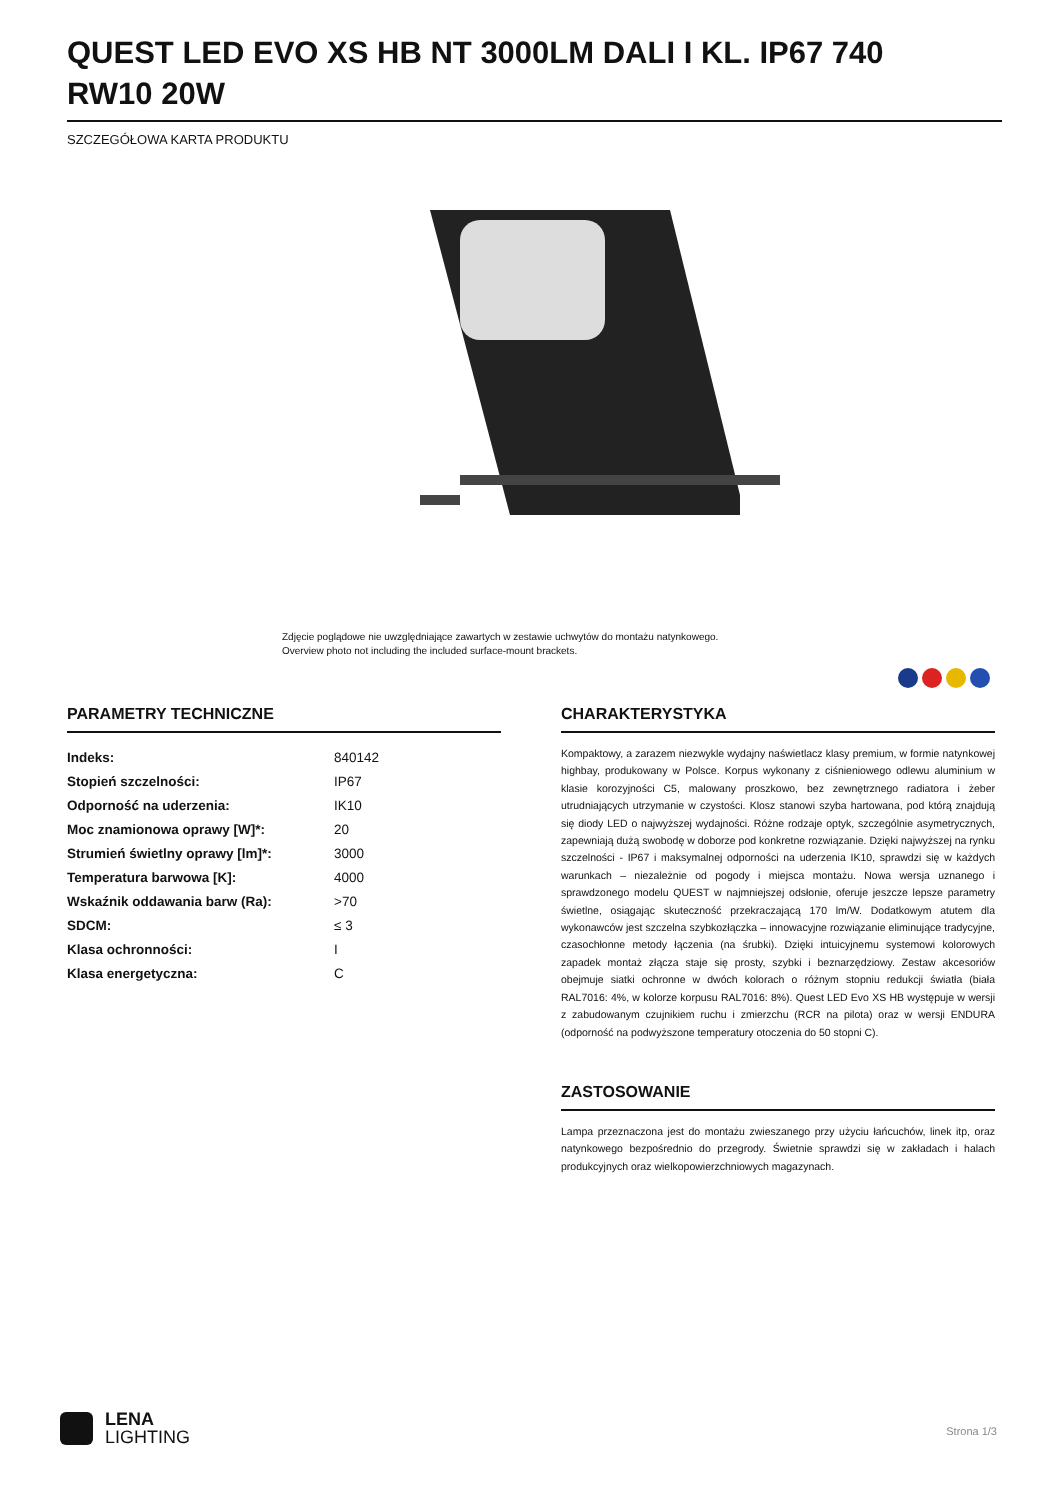QUEST LED EVO XS HB NT 3000LM DALI I KL. IP67 740 RW10 20W
SZCZEGÓŁOWA KARTA PRODUKTU
Zdjęcie poglądowe nie uwzględniające zawartych w zestawie uchwytów do montażu natynkowego.
Overview photo not including the included surface-mount brackets.
PARAMETRY TECHNICZNE
| Indeks: | 840142 |
| Stopień szczelności: | IP67 |
| Odporność na uderzenia: | IK10 |
| Moc znamionowa oprawy [W]*: | 20 |
| Strumień świetlny oprawy [lm]*: | 3000 |
| Temperatura barwowa [K]: | 4000 |
| Wskaźnik oddawania barw (Ra): | >70 |
| SDCM: | ≤ 3 |
| Klasa ochronności: | I |
| Klasa energetyczna: | C |
CHARAKTERYSTYKA
Kompaktowy, a zarazem niezwykle wydajny naświetlacz klasy premium, w formie natynkowej highbay, produkowany w Polsce. Korpus wykonany z ciśnieniowego odlewu aluminium w klasie korozyjności C5, malowany proszkowo, bez zewnętrznego radiatora i żeber utrudniających utrzymanie w czystości. Klosz stanowi szyba hartowana, pod którą znajdują się diody LED o najwyższej wydajności. Różne rodzaje optyk, szczególnie asymetrycznych, zapewniają dużą swobodę w doborze pod konkretne rozwiązanie. Dzięki najwyższej na rynku szczelności - IP67 i maksymalnej odporności na uderzenia IK10, sprawdzi się w każdych warunkach – niezależnie od pogody i miejsca montażu. Nowa wersja uznanego i sprawdzonego modelu QUEST w najmniejszej odsłonie, oferuje jeszcze lepsze parametry świetlne, osiągając skuteczność przekraczającą 170 lm/W. Dodatkowym atutem dla wykonawców jest szczelna szybkozłączka – innowacyjne rozwiązanie eliminujące tradycyjne, czasochłonne metody łączenia (na śrubki). Dzięki intuicyjnemu systemowi kolorowych zapadek montaż złącza staje się prosty, szybki i beznarzędziowy. Zestaw akcesoriów obejmuje siatki ochronne w dwóch kolorach o różnym stopniu redukcji światła (biała RAL7016: 4%, w kolorze korpusu RAL7016: 8%). Quest LED Evo XS HB występuje w wersji z zabudowanym czujnikiem ruchu i zmierzchu (RCR na pilota) oraz w wersji ENDURA (odporność na podwyższone temperatury otoczenia do 50 stopni C).
ZASTOSOWANIE
Lampa przeznaczona jest do montażu zwieszanego przy użyciu łańcuchów, linek itp, oraz natynkowego bezpośrednio do przegrody. Świetnie sprawdzi się w zakładach i halach produkcyjnych oraz wielkopowierzchniowych magazynach.
LENA
LIGHTING
Strona 1/3